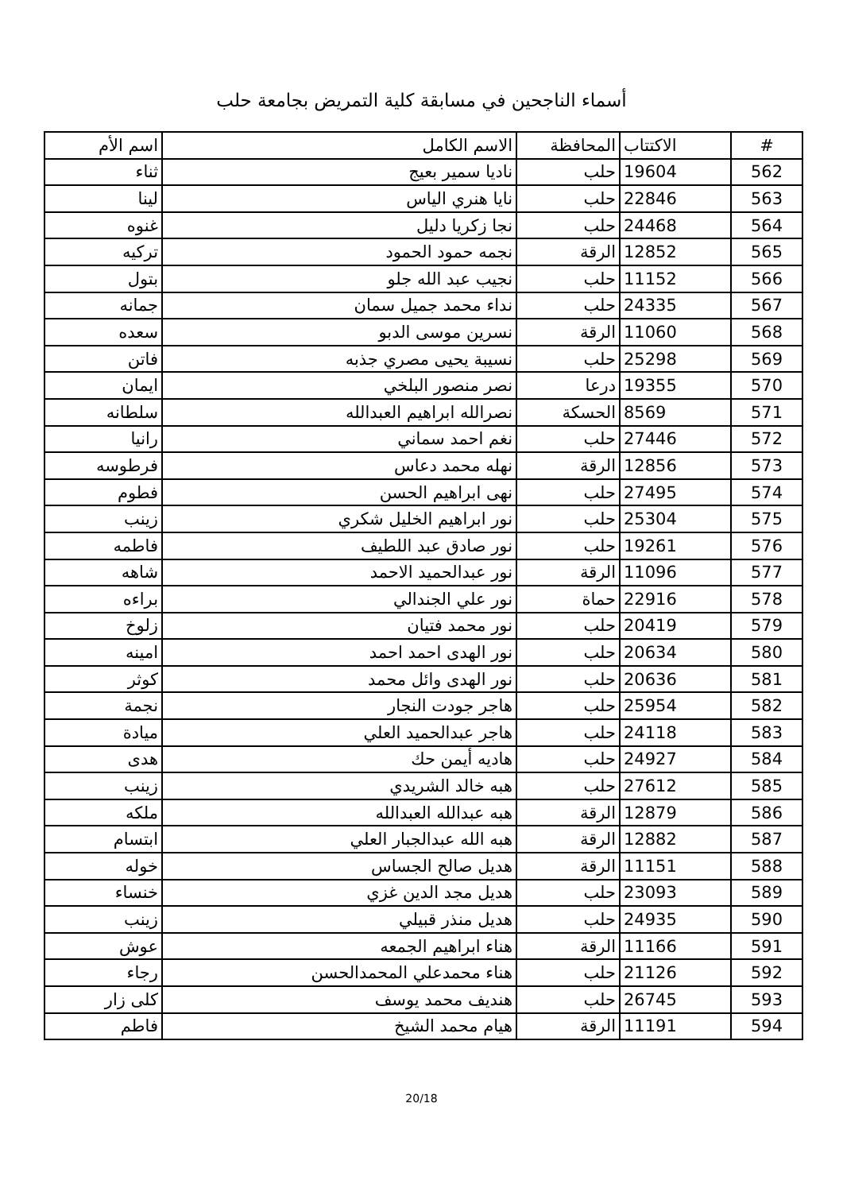أسماء الناجحين في مسابقة كلية التمريض بجامعة حلب
| # | الاكتتاب | المحافظة | الاسم الكامل | اسم الأم |
| --- | --- | --- | --- | --- |
| 562 | 19604 | حلب | ناديا سمير بعيج | ثناء |
| 563 | 22846 | حلب | نايا هنري الياس | لينا |
| 564 | 24468 | حلب | نجا زكريا دليل | غنوه |
| 565 | 12852 | الرقة | نجمه حمود الحمود | تركيه |
| 566 | 11152 | حلب | نجيب عبد الله جلو | بتول |
| 567 | 24335 | حلب | نداء محمد جميل سمان | جمانه |
| 568 | 11060 | الرقة | نسرين موسى الدبو | سعده |
| 569 | 25298 | حلب | نسيبة يحيى مصري جذبه | فاتن |
| 570 | 19355 | درعا | نصر منصور البلخي | ايمان |
| 571 | 8569 | الحسكة | نصرالله ابراهيم العبدالله | سلطانه |
| 572 | 27446 | حلب | نغم احمد سماني | رانيا |
| 573 | 12856 | الرقة | نهله محمد دعاس | فرطوسه |
| 574 | 27495 | حلب | نهى ابراهيم الحسن | فطوم |
| 575 | 25304 | حلب | نور ابراهيم الخليل شكري | زينب |
| 576 | 19261 | حلب | نور صادق عبد اللطيف | فاطمه |
| 577 | 11096 | الرقة | نور عبدالحميد الاحمد | شاهه |
| 578 | 22916 | حماة | نور علي الجندالي | براءه |
| 579 | 20419 | حلب | نور محمد فتيان | زلوخ |
| 580 | 20634 | حلب | نور الهدى احمد احمد | امينه |
| 581 | 20636 | حلب | نور الهدى وائل محمد | كوثر |
| 582 | 25954 | حلب | هاجر جودت النجار | نجمة |
| 583 | 24118 | حلب | هاجر عبدالحميد العلي | ميادة |
| 584 | 24927 | حلب | هاديه أيمن حك | هدى |
| 585 | 27612 | حلب | هبه خالد الشريدي | زينب |
| 586 | 12879 | الرقة | هبه عبدالله العبدالله | ملكه |
| 587 | 12882 | الرقة | هبه الله عبدالجبار العلي | ابتسام |
| 588 | 11151 | الرقة | هديل صالح الجساس | خوله |
| 589 | 23093 | حلب | هديل مجد الدين غزي | خنساء |
| 590 | 24935 | حلب | هديل منذر قبيلي | زينب |
| 591 | 11166 | الرقة | هناء ابراهيم الجمعه | عوش |
| 592 | 21126 | حلب | هناء محمدعلي المحمدالحسن | رجاء |
| 593 | 26745 | حلب | هنديف محمد يوسف | كلى زار |
| 594 | 11191 | الرقة | هيام محمد الشيخ | فاطم |
20/18